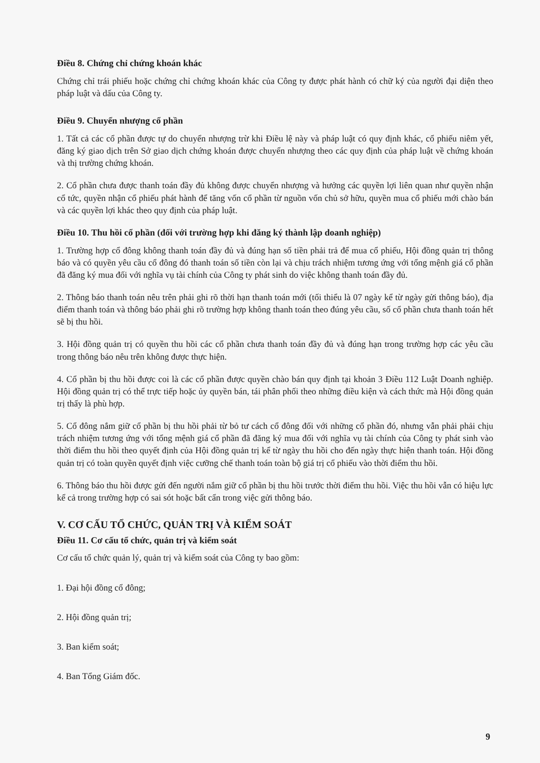Điều 8. Chứng chỉ chứng khoán khác
Chứng chỉ trái phiếu hoặc chứng chỉ chứng khoán khác của Công ty được phát hành có chữ ký của người đại diện theo pháp luật và dấu của Công ty.
Điều 9. Chuyển nhượng cổ phần
1. Tất cả các cổ phần được tự do chuyển nhượng trừ khi Điều lệ này và pháp luật có quy định khác, cổ phiếu niêm yết, đăng ký giao dịch trên Sở giao dịch chứng khoán được chuyển nhượng theo các quy định của pháp luật về chứng khoán và thị trường chứng khoán.
2. Cổ phần chưa được thanh toán đầy đủ không được chuyển nhượng và hưởng các quyền lợi liên quan như quyền nhận cổ tức, quyền nhận cổ phiếu phát hành để tăng vốn cổ phần từ nguồn vốn chủ sở hữu, quyền mua cổ phiếu mới chào bán và các quyền lợi khác theo quy định của pháp luật.
Điều 10. Thu hồi cổ phần (đối với trường hợp khi đăng ký thành lập doanh nghiệp)
1. Trường hợp cổ đông không thanh toán đầy đủ và đúng hạn số tiền phải trả để mua cổ phiếu, Hội đồng quản trị thông báo và có quyền yêu cầu cổ đông đó thanh toán số tiền còn lại và chịu trách nhiệm tương ứng với tổng mệnh giá cổ phần đã đăng ký mua đối với nghĩa vụ tài chính của Công ty phát sinh do việc không thanh toán đầy đủ.
2. Thông báo thanh toán nêu trên phải ghi rõ thời hạn thanh toán mới (tối thiểu là 07 ngày kể từ ngày gửi thông báo), địa điểm thanh toán và thông báo phải ghi rõ trường hợp không thanh toán theo đúng yêu cầu, số cổ phần chưa thanh toán hết sẽ bị thu hồi.
3. Hội đồng quản trị có quyền thu hồi các cổ phần chưa thanh toán đầy đủ và đúng hạn trong trường hợp các yêu cầu trong thông báo nêu trên không được thực hiện.
4. Cổ phần bị thu hồi được coi là các cổ phần được quyền chào bán quy định tại khoản 3 Điều 112 Luật Doanh nghiệp. Hội đồng quản trị có thể trực tiếp hoặc ủy quyền bán, tái phân phối theo những điều kiện và cách thức mà Hội đồng quản trị thấy là phù hợp.
5. Cổ đông nắm giữ cổ phần bị thu hồi phải từ bỏ tư cách cổ đông đối với những cổ phần đó, nhưng vẫn phải phải chịu trách nhiệm tương ứng với tổng mệnh giá cổ phần đã đăng ký mua đối với nghĩa vụ tài chính của Công ty phát sinh vào thời điểm thu hồi theo quyết định của Hội đồng quản trị kể từ ngày thu hồi cho đến ngày thực hiện thanh toán. Hội đồng quản trị có toàn quyền quyết định việc cưỡng chế thanh toán toàn bộ giá trị cổ phiếu vào thời điểm thu hồi.
6. Thông báo thu hồi được gửi đến người nắm giữ cổ phần bị thu hồi trước thời điểm thu hồi. Việc thu hồi vẫn có hiệu lực kể cả trong trường hợp có sai sót hoặc bất cẩn trong việc gửi thông báo.
V. CƠ CẤU TỔ CHỨC, QUẢN TRỊ VÀ KIỂM SOÁT
Điều 11. Cơ cấu tổ chức, quản trị và kiểm soát
Cơ cấu tổ chức quản lý, quản trị và kiểm soát của Công ty bao gồm:
1. Đại hội đồng cổ đông;
2. Hội đồng quản trị;
3. Ban kiểm soát;
4. Ban Tổng Giám đốc.
9